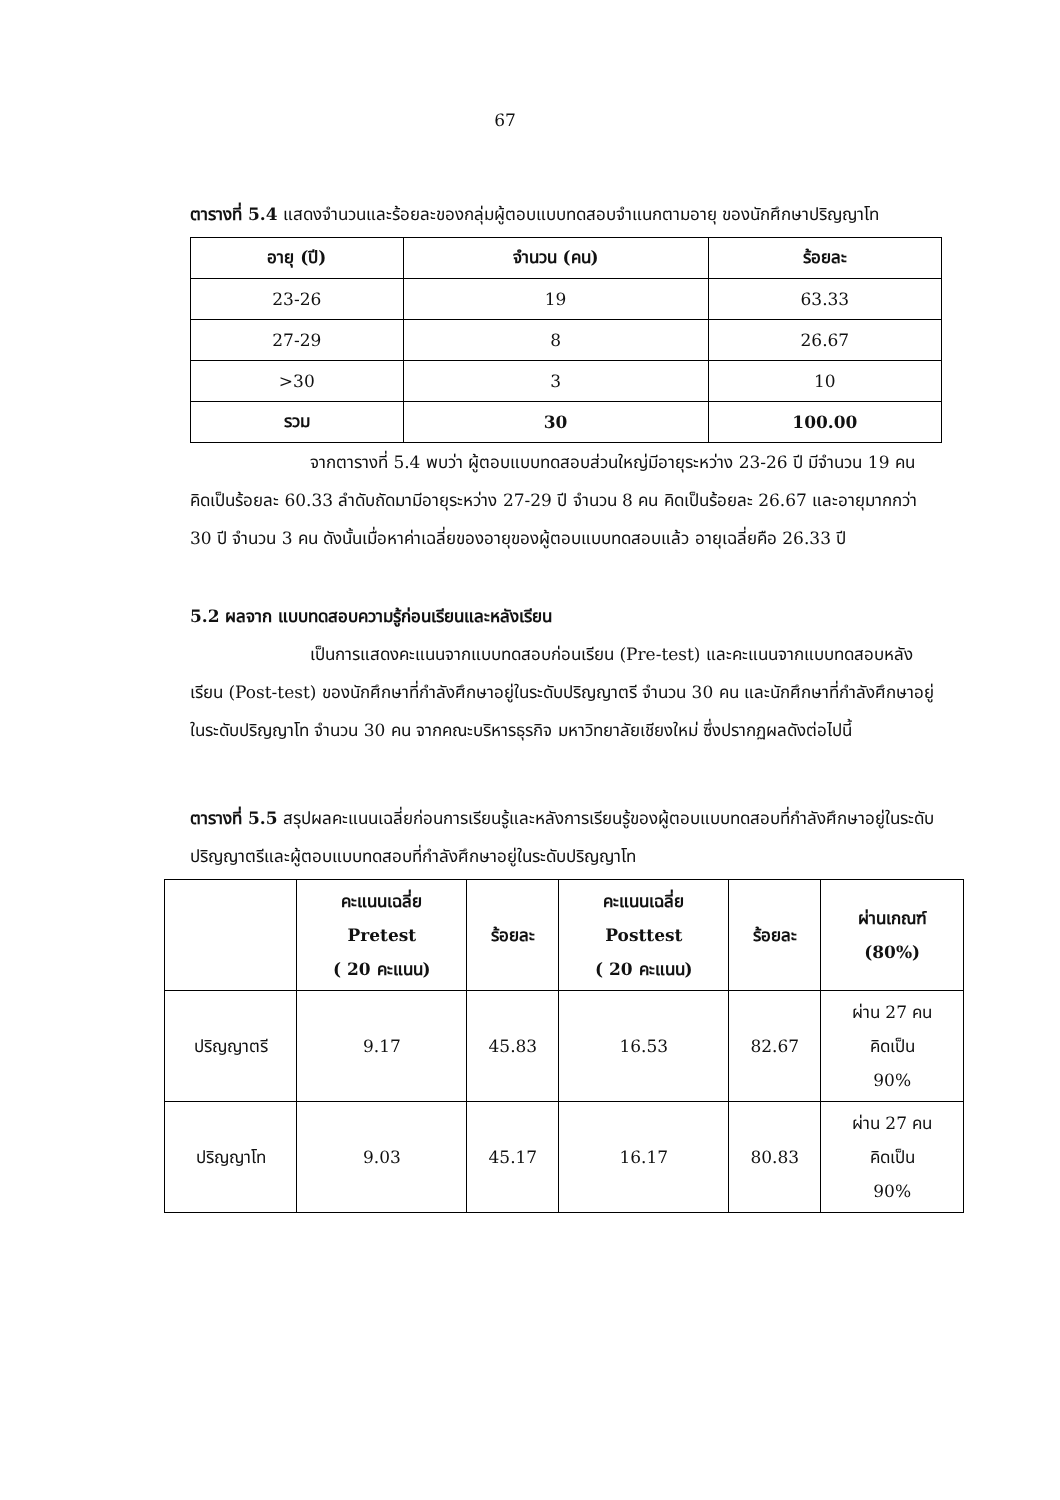67
ตารางที่ 5.4 แสดงจำนวนและร้อยละของกลุ่มผู้ตอบแบบทดสอบจำแนกตามอายุ ของนักศึกษาปริญญาโท
| อายุ (ปี) | จำนวน (คน) | ร้อยละ |
| --- | --- | --- |
| 23-26 | 19 | 63.33 |
| 27-29 | 8 | 26.67 |
| >30 | 3 | 10 |
| รวม | 30 | 100.00 |
จากตารางที่ 5.4 พบว่า ผู้ตอบแบบทดสอบส่วนใหญ่มีอายุระหว่าง 23-26 ปี มีจำนวน 19 คน คิดเป็นร้อยละ 60.33 ลำดับถัดมามีอายุระหว่าง 27-29 ปี จำนวน 8 คน คิดเป็นร้อยละ 26.67 และอายุมากกว่า 30 ปี จำนวน 3 คน ดังนั้นเมื่อหาค่าเฉลี่ยของอายุของผู้ตอบแบบทดสอบแล้ว อายุเฉลี่ยคือ 26.33 ปี
5.2 ผลจาก แบบทดสอบความรู้ก่อนเรียนและหลังเรียน
เป็นการแสดงคะแนนจากแบบทดสอบก่อนเรียน (Pre-test) และคะแนนจากแบบทดสอบหลังเรียน (Post-test) ของนักศึกษาที่กำลังศึกษาอยู่ในระดับปริญญาตรี จำนวน 30 คน และนักศึกษาที่กำลังศึกษาอยู่ในระดับปริญญาโท จำนวน 30 คน จากคณะบริหารธุรกิจ มหาวิทยาลัยเชียงใหม่ ซึ่งปรากฏผลดังต่อไปนี้
ตารางที่ 5.5 สรุปผลคะแนนเฉลี่ยก่อนการเรียนรู้และหลังการเรียนรู้ของผู้ตอบแบบทดสอบที่กำลังศึกษาอยู่ในระดับปริญญาตรีและผู้ตอบแบบทดสอบที่กำลังศึกษาอยู่ในระดับปริญญาโท
| | คะแนนเฉลี่ย Pretest ( 20 คะแนน) | ร้อยละ | คะแนนเฉลี่ย Posttest ( 20 คะแนน) | ร้อยละ | ผ่านเกณฑ์ (80%) |
| --- | --- | --- | --- | --- | --- |
| ปริญญาตรี | 9.17 | 45.83 | 16.53 | 82.67 | ผ่าน 27 คน คิดเป็น 90% |
| ปริญญาโท | 9.03 | 45.17 | 16.17 | 80.83 | ผ่าน 27 คน คิดเป็น 90% |